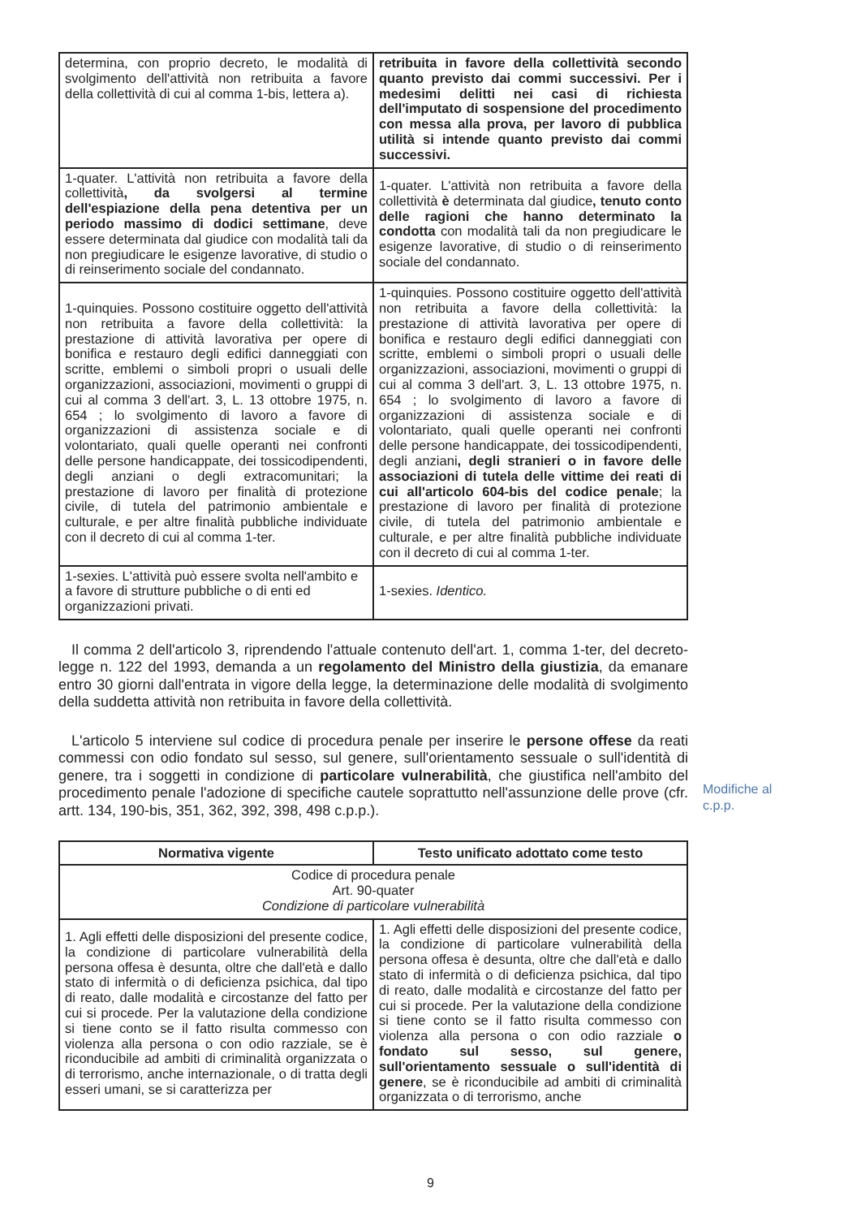| determina, con proprio decreto, le modalità di svolgimento dell'attività non retribuita a favore della collettività di cui al comma 1-bis, lettera a). | retribuita in favore della collettività secondo quanto previsto dai commi successivi. Per i medesimi delitti nei casi di richiesta dell'imputato di sospensione del procedimento con messa alla prova, per lavoro di pubblica utilità si intende quanto previsto dai commi successivi. |
| 1-quater. L'attività non retribuita a favore della collettività , da svolgersi al termine dell'espiazione della pena detentiva per un periodo massimo di dodici settimane , deve essere determinata dal giudice con modalità tali da non pregiudicare le esigenze lavorative, di studio o di reinserimento sociale del condannato. | 1-quater. L'attività non retribuita a favore della collettività è determinata dal giudice , tenuto conto delle ragioni che hanno determinato la condotta con modalità tali da non pregiudicare le esigenze lavorative, di studio o di reinserimento sociale del condannato. |
| 1-quinquies. Possono costituire oggetto dell'attività non retribuita a favore della collettività: la prestazione di attività lavorativa per opere di bonifica e restauro degli edifici danneggiati con scritte, emblemi o simboli propri o usuali delle organizzazioni, associazioni, movimenti o gruppi di cui al comma 3 dell'art. 3, L. 13 ottobre 1975, n. 654 ; lo svolgimento di lavoro a favore di organizzazioni di assistenza sociale e di volontariato, quali quelle operanti nei confronti delle persone handicappate, dei tossicodipendenti, degli anziani o degli extracomunitari; la prestazione di lavoro per finalità di protezione civile, di tutela del patrimonio ambientale e culturale, e per altre finalità pubbliche individuate con il decreto di cui al comma 1-ter. | 1-quinquies. Possono costituire oggetto dell'attività non retribuita a favore della collettività: la prestazione di attività lavorativa per opere di bonifica e restauro degli edifici danneggiati con scritte, emblemi o simboli propri o usuali delle organizzazioni, associazioni, movimenti o gruppi di cui al comma 3 dell'art. 3, L. 13 ottobre 1975, n. 654 ; lo svolgimento di lavoro a favore di organizzazioni di assistenza sociale e di volontariato, quali quelle operanti nei confronti delle persone handicappate, dei tossicodipendenti, degli anziani , degli stranieri o in favore delle associazioni di tutela delle vittime dei reati di cui all'articolo 604-bis del codice penale ; la prestazione di lavoro per finalità di protezione civile, di tutela del patrimonio ambientale e culturale, e per altre finalità pubbliche individuate con il decreto di cui al comma 1-ter. |
| 1-sexies. L'attività può essere svolta nell'ambito e a favore di strutture pubbliche o di enti ed organizzazioni privati. | 1-sexies. Identico. |
Il comma 2 dell'articolo 3, riprendendo l'attuale contenuto dell'art. 1, comma 1-ter, del decreto-legge n. 122 del 1993, demanda a un regolamento del Ministro della giustizia, da emanare entro 30 giorni dall'entrata in vigore della legge, la determinazione delle modalità di svolgimento della suddetta attività non retribuita in favore della collettività.
L'articolo 5 interviene sul codice di procedura penale per inserire le persone offese da reati commessi con odio fondato sul sesso, sul genere, sull'orientamento sessuale o sull'identità di genere, tra i soggetti in condizione di particolare vulnerabilità, che giustifica nell'ambito del procedimento penale l'adozione di specifiche cautele soprattutto nell'assunzione delle prove (cfr. artt. 134, 190-bis, 351, 362, 392, 398, 498 c.p.p.).
| Normativa vigente | Testo unificato adottato come testo |
| --- | --- |
| Codice di procedura penale Art. 90-quater Condizione di particolare vulnerabilità | |
| 1. Agli effetti delle disposizioni del presente codice, la condizione di particolare vulnerabilità della persona offesa è desunta, oltre che dall'età e dallo stato di infermità o di deficienza psichica, dal tipo di reato, dalle modalità e circostanze del fatto per cui si procede. Per la valutazione della condizione si tiene conto se il fatto risulta commesso con violenza alla persona o con odio razziale, se è riconducibile ad ambiti di criminalità organizzata o di terrorismo, anche internazionale, o di tratta degli esseri umani, se si caratterizza per | 1. Agli effetti delle disposizioni del presente codice, la condizione di particolare vulnerabilità della persona offesa è desunta, oltre che dall'età e dallo stato di infermità o di deficienza psichica, dal tipo di reato, dalle modalità e circostanze del fatto per cui si procede. Per la valutazione della condizione si tiene conto se il fatto risulta commesso con violenza alla persona o con odio razziale o fondato sul sesso, sul genere, sull'orientamento sessuale o sull'identità di genere , se è riconducibile ad ambiti di criminalità organizzata o di terrorismo, anche |
Modifiche al
c.p.p.
9